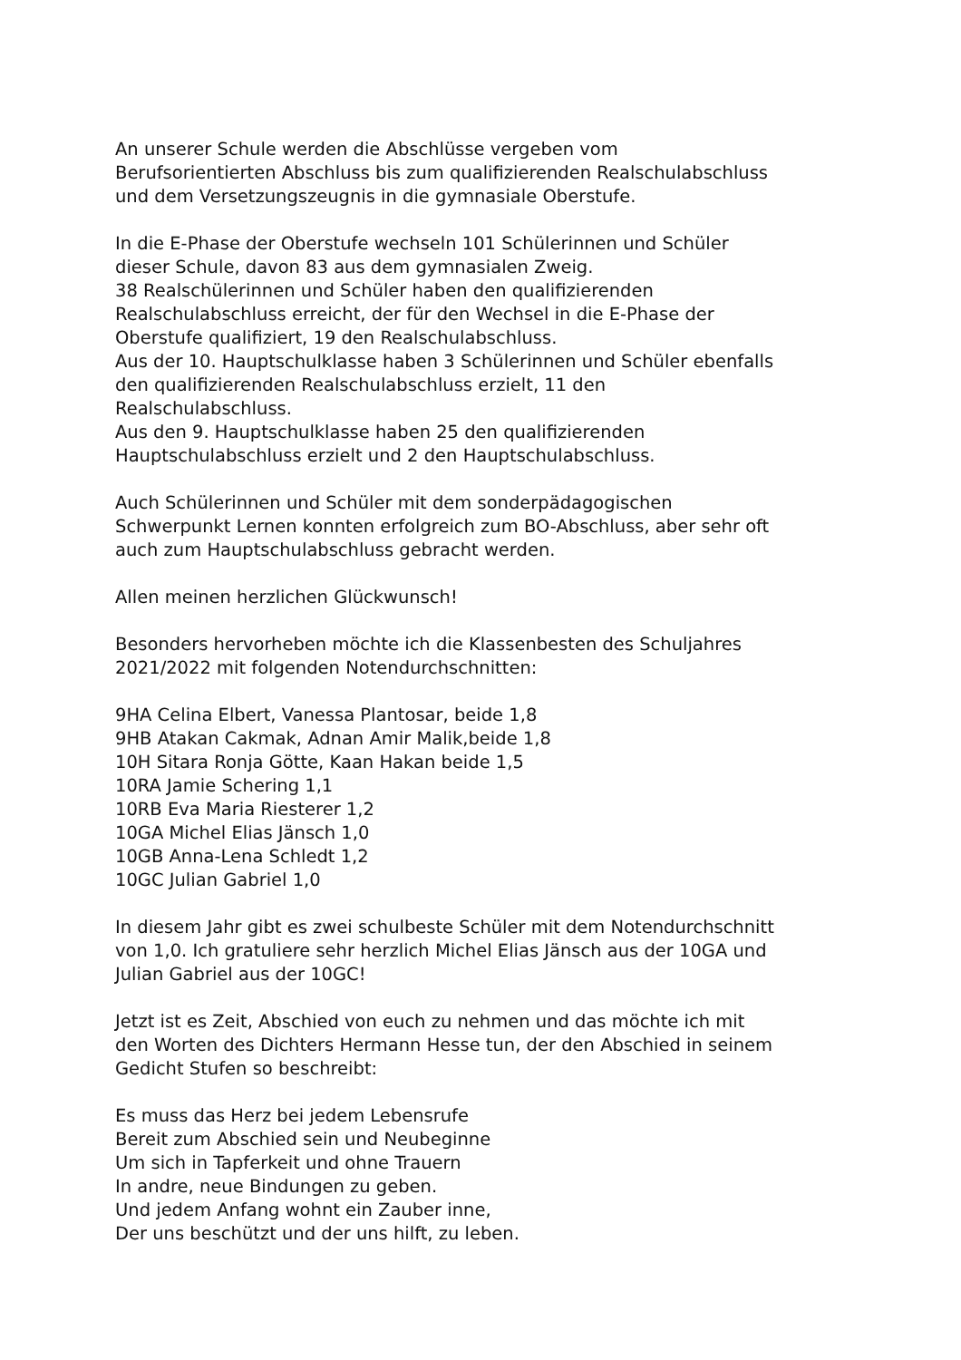An unserer Schule werden die Abschlüsse vergeben vom
Berufsorientierten Abschluss bis zum qualifizierenden Realschulabschluss
und dem Versetzungszeugnis in die gymnasiale Oberstufe.
In die E-Phase der Oberstufe wechseln 101 Schülerinnen und Schüler
dieser Schule, davon 83 aus dem gymnasialen Zweig.
38 Realschülerinnen und Schüler haben den qualifizierenden
Realschulabschluss erreicht, der für den Wechsel in die E-Phase der
Oberstufe qualifiziert, 19 den Realschulabschluss.
Aus der 10. Hauptschulklasse haben 3 Schülerinnen und Schüler ebenfalls
den qualifizierenden Realschulabschluss erzielt, 11 den
Realschulabschluss.
Aus den 9. Hauptschulklasse haben 25 den qualifizierenden
Hauptschulabschluss erzielt und 2 den Hauptschulabschluss.
Auch Schülerinnen und Schüler mit dem sonderpädagogischen
Schwerpunkt Lernen konnten erfolgreich zum BO-Abschluss, aber sehr oft
auch zum Hauptschulabschluss gebracht werden.
Allen meinen herzlichen Glückwunsch!
Besonders hervorheben möchte ich die Klassenbesten des Schuljahres
2021/2022 mit folgenden Notendurchschnitten:
9HA Celina Elbert, Vanessa Plantosar, beide 1,8
9HB Atakan Cakmak, Adnan Amir Malik,beide 1,8
10H Sitara Ronja Götte, Kaan Hakan beide 1,5
10RA Jamie Schering 1,1
10RB Eva Maria Riesterer 1,2
10GA Michel Elias Jänsch 1,0
10GB Anna-Lena Schledt 1,2
10GC Julian Gabriel 1,0
In diesem Jahr gibt es zwei schulbeste Schüler mit dem Notendurchschnitt
von 1,0. Ich gratuliere sehr herzlich Michel Elias Jänsch aus der 10GA und
Julian Gabriel aus der 10GC!
Jetzt ist es Zeit, Abschied von euch zu nehmen und das möchte ich mit
den Worten des Dichters Hermann Hesse tun, der den Abschied in seinem
Gedicht Stufen so beschreibt:
Es muss das Herz bei jedem Lebensrufe
Bereit zum Abschied sein und Neubeginne
Um sich in Tapferkeit und ohne Trauern
In andre, neue Bindungen zu geben.
Und jedem Anfang wohnt ein Zauber inne,
Der uns beschützt und der uns hilft, zu leben.